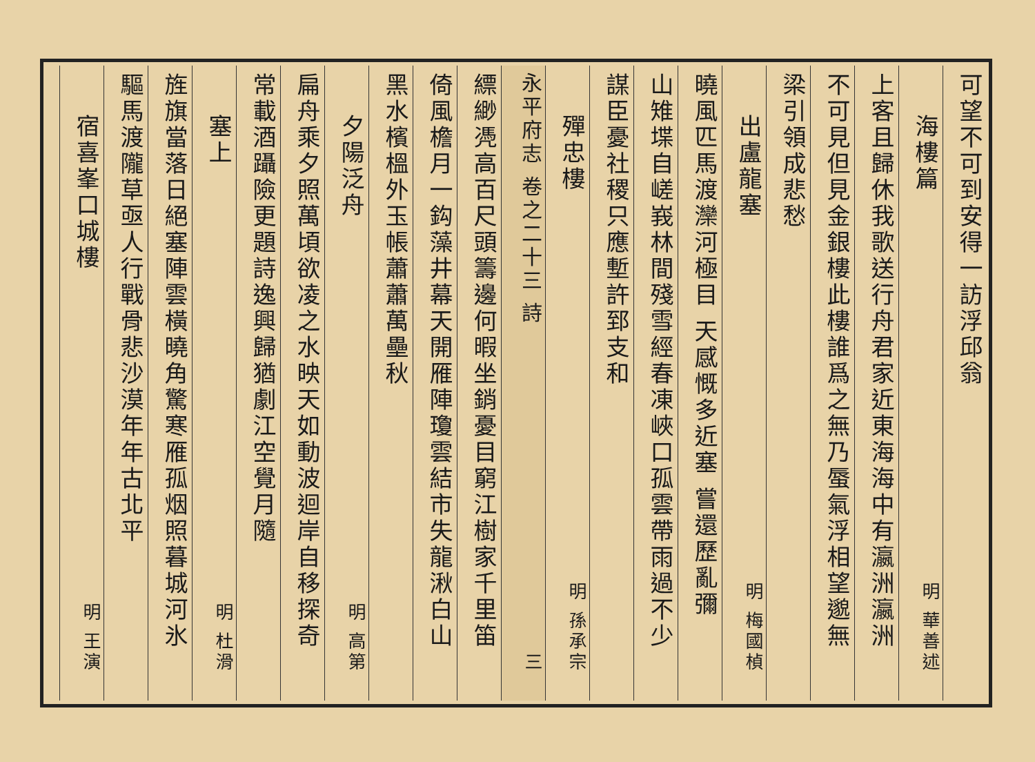可望不可到安得一訪浮邱翁
海樓篇 明 華善述
上客且歸休我歌送行舟君家近東海海中有瀛洲瀛洲
不可見但見金銀樓此樓誰爲之無乃蜃氣浮相望邈無
梁引領成悲愁
出盧龍塞 明 梅國楨
曉風匹馬渡灤河極目 天感慨多近塞 嘗還歷亂彌
山雉堞自嵯峩林間殘雪經春凍峽口孤雲帶雨過不少
謀臣憂社稷只應塹許郅支和
殫忠樓 明 孫承宗
永平府志 卷之二十三 詩 三
縹緲凴高百尺頭籌邊何暇坐銷憂目窮江樹家千里笛
倚風檐月一鈎藻井幕天開雁陣瓊雲結市失龍湫白山
黑水檳榲外玉帳蕭蕭萬壘秋
夕陽泛舟 明 高第
扁舟乘夕照萬頃欲凌之水映天如動波迴岸自移探奇
常載酒躡險更題詩逸興歸猶劇江空覺月隨
塞上 明 杜滑
旌旗當落日絕塞陣雲橫曉角驚寒雁孤烟照暮城河氷
驅馬渡隴草亟人行戰骨悲沙漠年年古北平
宿喜峯口城樓 明 王演